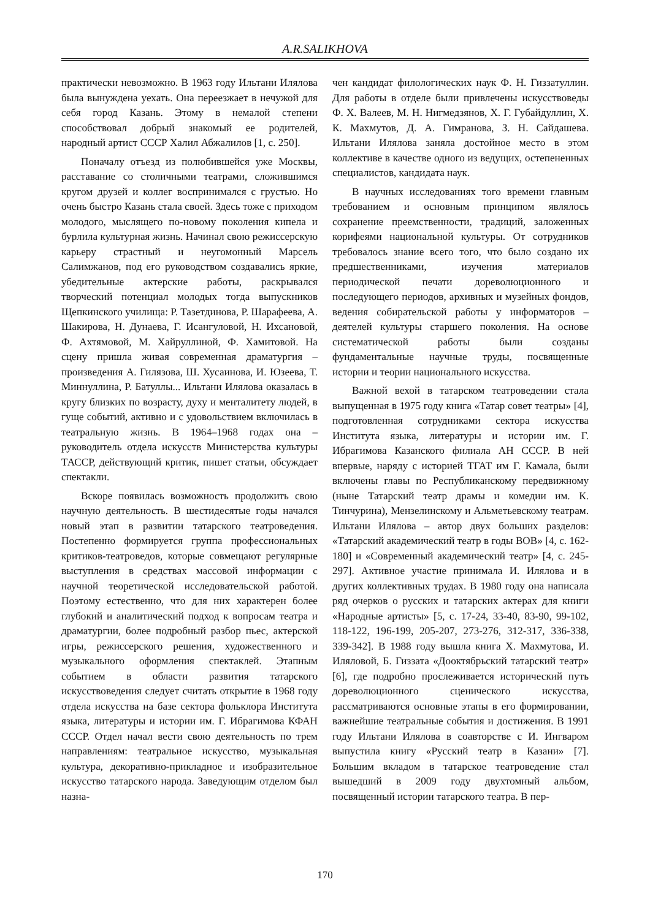A.R.SALIKHOVA
практически невозможно. В 1963 году Ильтани Илялова была вынуждена уехать. Она переезжает в нечужой для себя город Казань. Этому в немалой степени способствовал добрый знакомый ее родителей, народный артист СССР Халил Абжалилов [1, с. 250].
Поначалу отъезд из полюбившейся уже Москвы, расставание со столичными театрами, сложившимся кругом друзей и коллег воспринимался с грустью. Но очень быстро Казань стала своей. Здесь тоже с приходом молодого, мыслящего по-новому поколения кипела и бурлила культурная жизнь. Начинал свою режиссерскую карьеру страстный и неугомонный Марсель Салимжанов, под его руководством создавались яркие, убедительные актерские работы, раскрывался творческий потенциал молодых тогда выпускников Щепкинского училища: Р. Тазетдинова, Р. Шарафеева, А. Шакирова, Н. Дунаева, Г. Исангуловой, Н. Ихсановой, Ф. Ахтямовой, М. Хайруллиной, Ф. Хамитовой. На сцену пришла живая современная драматургия – произведения А. Гилязова, Ш. Хусаинова, И. Юзеева, Т. Миннуллина, Р. Батуллы... Ильтани Илялова оказалась в кругу близких по возрасту, духу и менталитету людей, в гуще событий, активно и с удовольствием включилась в театральную жизнь. В 1964–1968 годах она – руководитель отдела искусств Министерства культуры ТАССР, действующий критик, пишет статьи, обсуждает спектакли.
Вскоре появилась возможность продолжить свою научную деятельность. В шестидесятые годы начался новый этап в развитии татарского театроведения. Постепенно формируется группа профессиональных критиков-театроведов, которые совмещают регулярные выступления в средствах массовой информации с научной теоретической исследовательской работой. Поэтому естественно, что для них характерен более глубокий и аналитический подход к вопросам театра и драматургии, более подробный разбор пьес, актерской игры, режиссерского решения, художественного и музыкального оформления спектаклей. Этапным событием в области развития татарского искусствоведения следует считать открытие в 1968 году отдела искусства на базе сектора фольклора Института языка, литературы и истории им. Г. Ибрагимова КФАН СССР. Отдел начал вести свою деятельность по трем направлениям: театральное искусство, музыкальная культура, декоративно-прикладное и изобразительное искусство татарского народа. Заведующим отделом был назна-
чен кандидат филологических наук Ф. Н. Гиззатуллин. Для работы в отделе были привлечены искусствоведы Ф. Х. Валеев, М. Н. Нигмедзянов, Х. Г. Губайдуллин, Х. К. Махмутов, Д. А. Гимранова, З. Н. Сайдашева. Ильтани Илялова заняла достойное место в этом коллективе в качестве одного из ведущих, остепененных специалистов, кандидата наук.
В научных исследованиях того времени главным требованием и основным принципом являлось сохранение преемственности, традиций, заложенных корифеями национальной культуры. От сотрудников требовалось знание всего того, что было создано их предшественниками, изучения материалов периодической печати дореволюционного и последующего периодов, архивных и музейных фондов, ведения собирательской работы у информаторов – деятелей культуры старшего поколения. На основе систематической работы были созданы фундаментальные научные труды, посвященные истории и теории национального искусства.
Важной вехой в татарском театроведении стала выпущенная в 1975 году книга «Татар совет театры» [4], подготовленная сотрудниками сектора искусства Института языка, литературы и истории им. Г. Ибрагимова Казанского филиала АН СССР. В ней впервые, наряду с историей ТГАТ им Г. Камала, были включены главы по Республиканскому передвижному (ныне Татарский театр драмы и комедии им. К. Тинчурина), Мензелинскому и Альметьевскому театрам. Ильтани Илялова – автор двух больших разделов: «Татарский академический театр в годы ВОВ» [4, с. 162-180] и «Современный академический театр» [4, с. 245-297]. Активное участие принимала И. Илялова и в других коллективных трудах. В 1980 году она написала ряд очерков о русских и татарских актерах для книги «Народные артисты» [5, с. 17-24, 33-40, 83-90, 99-102, 118-122, 196-199, 205-207, 273-276, 312-317, 336-338, 339-342]. В 1988 году вышла книга Х. Махмутова, И. Иляловой, Б. Гиззата «Дооктябрьский татарский театр» [6], где подробно прослеживается исторический путь дореволюционного сценического искусства, рассматриваются основные этапы в его формировании, важнейшие театральные события и достижения. В 1991 году Ильтани Илялова в соавторстве с И. Ингваром выпустила книгу «Русский театр в Казани» [7]. Большим вкладом в татарское театроведение стал вышедший в 2009 году двухтомный альбом, посвященный истории татарского театра. В пер-
170